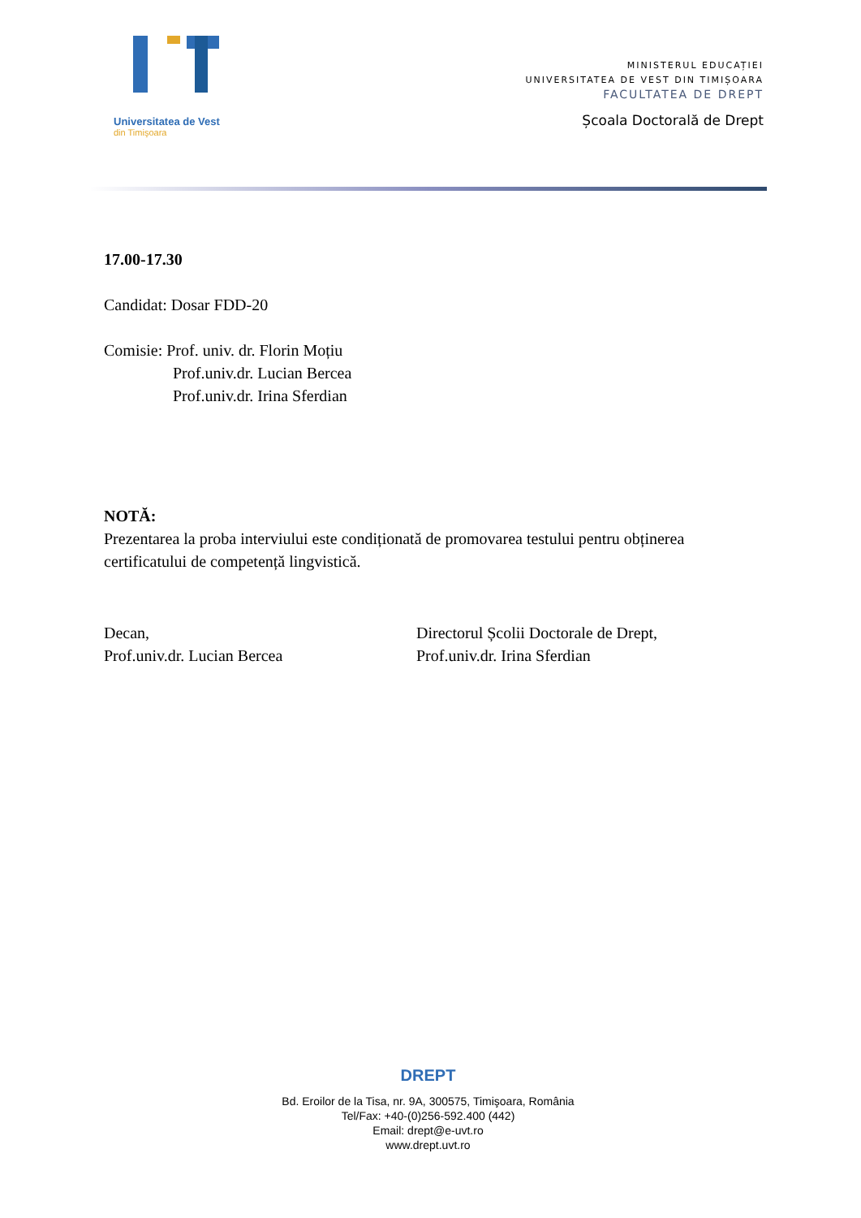Universitatea de Vest
din Timişoara
MINISTERUL EDUCAȚIEI
UNIVERSITATEA DE VEST DIN TIMIȘOARA
FACULTATEA DE DREPT
Școala Doctorală de Drept
17.00-17.30
Candidat: Dosar FDD-20
Comisie: Prof. univ. dr. Florin Moțiu
Prof.univ.dr. Lucian Bercea
Prof.univ.dr. Irina Sferdian
NOTĂ:
Prezentarea la proba interviului este condiționată de promovarea testului pentru obținerea certificatului de competență lingvistică.
Decan,
Prof.univ.dr. Lucian Bercea
Directorul Școlii Doctorale de Drept,
Prof.univ.dr. Irina Sferdian
DREPT
Bd. Eroilor de la Tisa, nr. 9A, 300575, Timişoara, România
Tel/Fax: +40-(0)256-592.400 (442)
Email: drept@e-uvt.ro
www.drept.uvt.ro